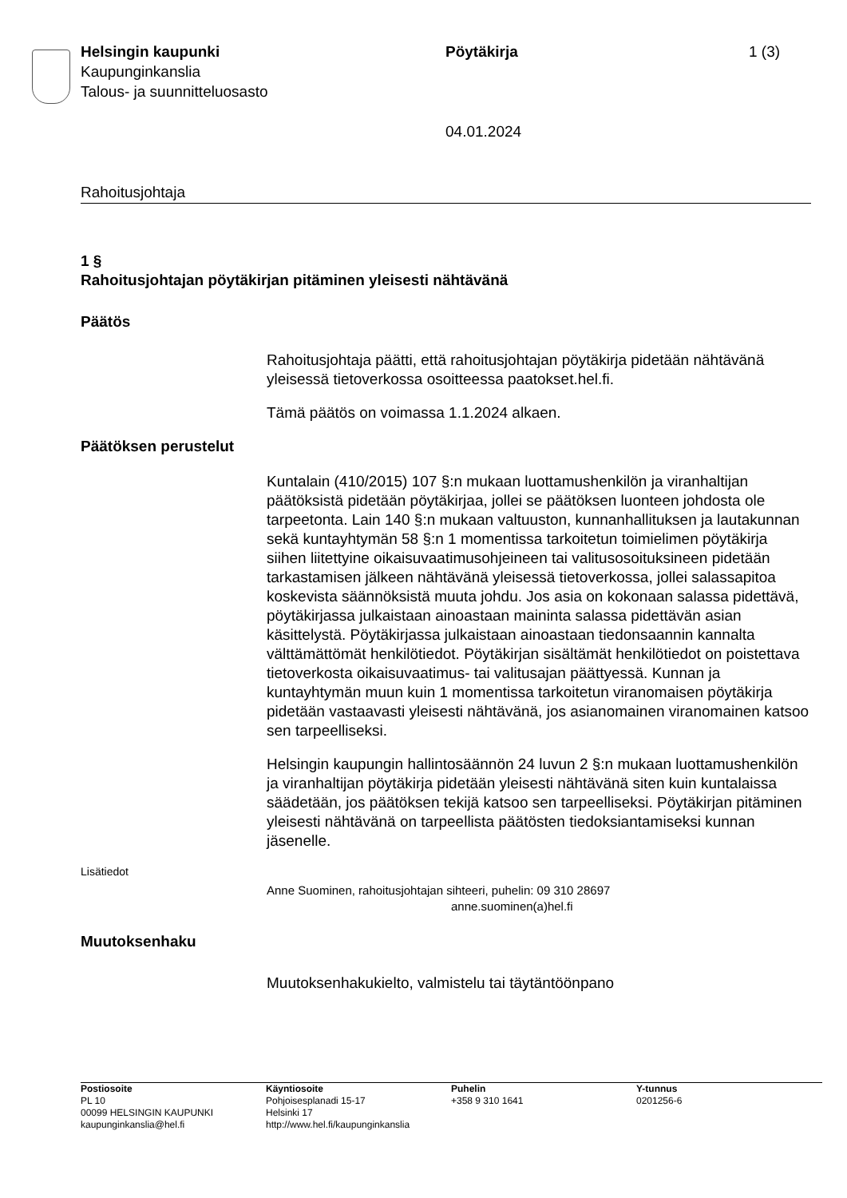Helsingin kaupunki
Kaupunginkanslia
Talous- ja suunnitteluosasto
Pöytäkirja
04.01.2024
1 (3)
Rahoitusjohtaja
1 §
Rahoitusjohtajan pöytäkirjan pitäminen yleisesti nähtävänä
Päätös
Rahoitusjohtaja päätti, että rahoitusjohtajan pöytäkirja pidetään nähtävänä yleisessä tietoverkossa osoitteessa paatokset.hel.fi.
Tämä päätös on voimassa 1.1.2024 alkaen.
Päätöksen perustelut
Kuntalain (410/2015) 107 §:n mukaan luottamushenkilön ja viranhaltijan päätöksistä pidetään pöytäkirjaa, jollei se päätöksen luonteen johdosta ole tarpeetonta. Lain 140 §:n mukaan valtuuston, kunnanhallituksen ja lautakunnan sekä kuntayhtymän 58 §:n 1 momentissa tarkoitetun toimielimen pöytäkirja siihen liitettyine oikaisuvaatimusohjeineen tai valitusosoituksineen pidetään tarkastamisen jälkeen nähtävänä yleisessä tietoverkossa, jollei salassapitoa koskevista säännöksistä muuta johdu. Jos asia on kokonaan salassa pidettävä, pöytäkirjassa julkaistaan ainoastaan maininta salassa pidettävän asian käsittelystä. Pöytäkirjassa julkaistaan ainoastaan tiedonsaannin kannalta välttämättömät henkilötiedot. Pöytäkirjan sisältämät henkilötiedot on poistettava tietoverkosta oikaisuvaatimus- tai valitusajan päättyessä. Kunnan ja kuntayhtymän muun kuin 1 momentissa tarkoitetun viranomaisen pöytäkirja pidetään vastaavasti yleisesti nähtävänä, jos asianomainen viranomainen katsoo sen tarpeelliseksi.
Helsingin kaupungin hallintosäännön 24 luvun 2 §:n mukaan luottamushenkilön ja viranhaltijan pöytäkirja pidetään yleisesti nähtävänä siten kuin kuntalaissa säädetään, jos päätöksen tekijä katsoo sen tarpeelliseksi. Pöytäkirjan pitäminen yleisesti nähtävänä on tarpeellista päätösten tiedoksiantamiseksi kunnan jäsenelle.
Lisätiedot
Anne Suominen, rahoitusjohtajan sihteeri, puhelin: 09 310 28697
anne.suominen(a)hel.fi
Muutoksenhaku
Muutoksenhakukielto, valmistelu tai täytäntöönpano
Postiosoite
PL 10
00099 HELSINGIN KAUPUNKI
kaupunginkanslia@hel.fi
Käyntiosoite
Pohjoisesplanadi 15-17
Helsinki 17
http://www.hel.fi/kaupunginkanslia
Puhelin
+358 9 310 1641
Y-tunnus
0201256-6